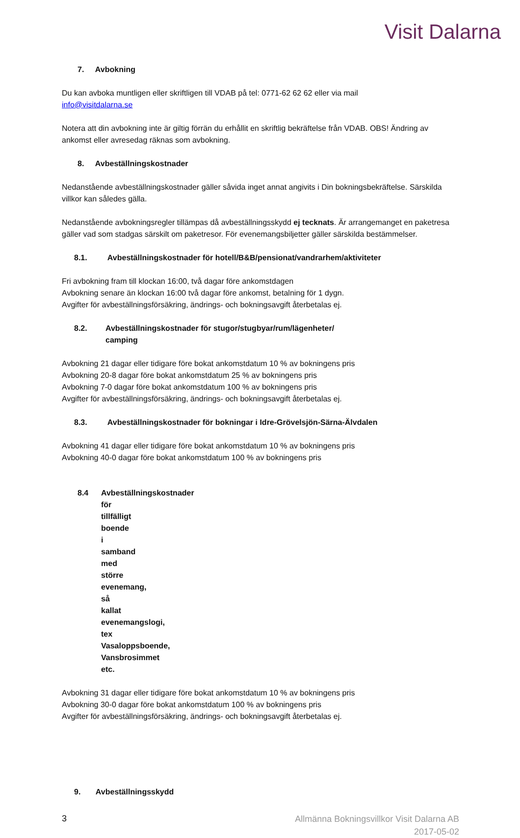Visit Dalarna
7. Avbokning
Du kan avboka muntligen eller skriftligen till VDAB på tel: 0771-62 62 62 eller via mail
info@visitdalarna.se
Notera att din avbokning inte är giltig förrän du erhållit en skriftlig bekräftelse från VDAB. OBS! Ändring av ankomst eller avresedag räknas som avbokning.
8. Avbeställningskostnader
Nedanstående avbeställningskostnader gäller såvida inget annat angivits i Din bokningsbekräftelse. Särskilda villkor kan således gälla.
Nedanstående avbokningsregler tillämpas då avbeställningsskydd ej tecknats. Är arrangemanget en paketresa gäller vad som stadgas särskilt om paketresor. För evenemangsbiljetter gäller särskilda bestämmelser.
8.1. Avbeställningskostnader för hotell/B&B/pensionat/vandrarhem/aktiviteter
Fri avbokning fram till klockan 16:00, två dagar före ankomstdagen
Avbokning senare än klockan 16:00 två dagar före ankomst, betalning för 1 dygn.
Avgifter för avbeställningsförsäkring, ändrings- och bokningsavgift återbetalas ej.
8.2. Avbeställningskostnader för stugor/stugbyar/rum/lägenheter/ camping
Avbokning 21 dagar eller tidigare före bokat ankomstdatum 10 % av bokningens pris
Avbokning 20-8 dagar före bokat ankomstdatum 25 % av bokningens pris
Avbokning 7-0 dagar före bokat ankomstdatum 100 % av bokningens pris
Avgifter för avbeställningsförsäkring, ändrings- och bokningsavgift återbetalas ej.
8.3. Avbeställningskostnader för bokningar i Idre-Grövelsjön-Särna-Älvdalen
Avbokning 41 dagar eller tidigare före bokat ankomstdatum 10 % av bokningens pris
Avbokning 40-0 dagar före bokat ankomstdatum 100 % av bokningens pris
8.4 Avbeställningskostnader för tillfälligt boende i samband med större evenemang, så kallat evenemangslogi, tex Vasaloppsboende, Vansbrosimmet etc.
Avbokning 31 dagar eller tidigare före bokat ankomstdatum 10 % av bokningens pris
Avbokning 30-0 dagar före bokat ankomstdatum 100 % av bokningens pris
Avgifter för avbeställningsförsäkring, ändrings- och bokningsavgift återbetalas ej.
9. Avbeställningsskydd
3
Allmänna Bokningsvillkor Visit Dalarna AB
2017-05-02